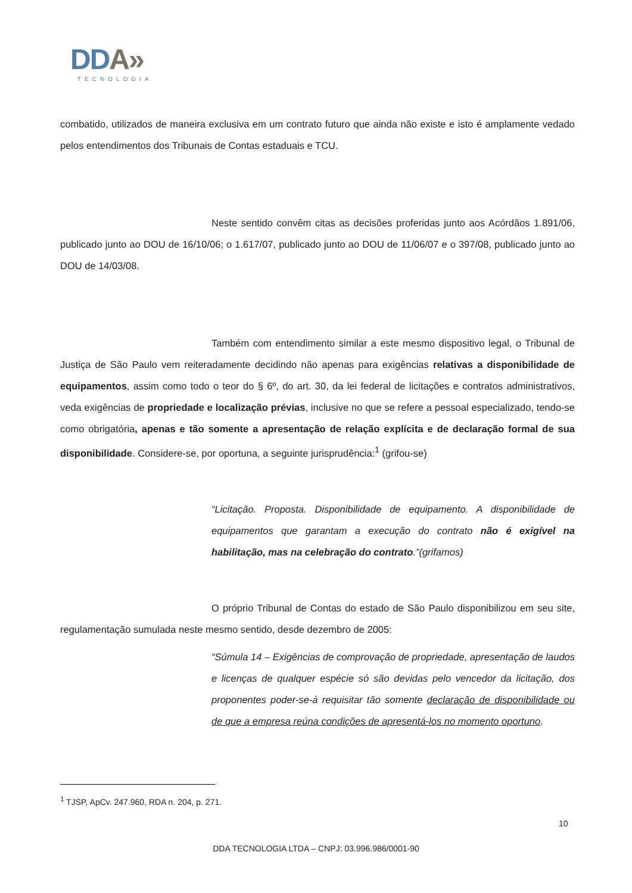DDA»
TECNOLOGIA
combatido, utilizados de maneira exclusiva em um contrato futuro que ainda não existe e isto é amplamente vedado pelos entendimentos dos Tribunais de Contas estaduais e TCU.
Neste sentido convêm citas as decisões proferidas junto aos Acórdãos 1.891/06, publicado junto ao DOU de 16/10/06; o 1.617/07, publicado junto ao DOU de 11/06/07 e o 397/08, publicado junto ao DOU de 14/03/08.
Também com entendimento similar a este mesmo dispositivo legal, o Tribunal de Justiça de São Paulo vem reiteradamente decidindo não apenas para exigências relativas a disponibilidade de equipamentos, assim como todo o teor do § 6º, do art. 30, da lei federal de licitações e contratos administrativos, veda exigências de propriedade e localização prévias, inclusive no que se refere a pessoal especializado, tendo-se como obrigatória, apenas e tão somente a apresentação de relação explícita e de declaração formal de sua disponibilidade. Considere-se, por oportuna, a seguinte jurisprudência:<sup>1</sup> (grifou-se)
“Licitação. Proposta. Disponibilidade de equipamento. A disponibilidade de equipamentos que garantam a execução do contrato não é exigível na habilitação, mas na celebração do contrato.”(grifamos)
O próprio Tribunal de Contas do estado de São Paulo disponibilizou em seu site, regulamentação sumulada neste mesmo sentido, desde dezembro de 2005:
“Súmula 14 – Exigências de comprovação de propriedade, apresentação de laudos e licenças de qualquer espécie só são devidas pelo vencedor da licitação, dos proponentes poder-se-á requisitar tão somente declaração de disponibilidade ou de que a empresa reúna condições de apresentá-los no momento oportuno.
<sup>1</sup> TJSP, ApCv. 247.960, RDA n. 204, p. 271.
10
DDA TECNOLOGIA LTDA – CNPJ: 03.996.986/0001-90